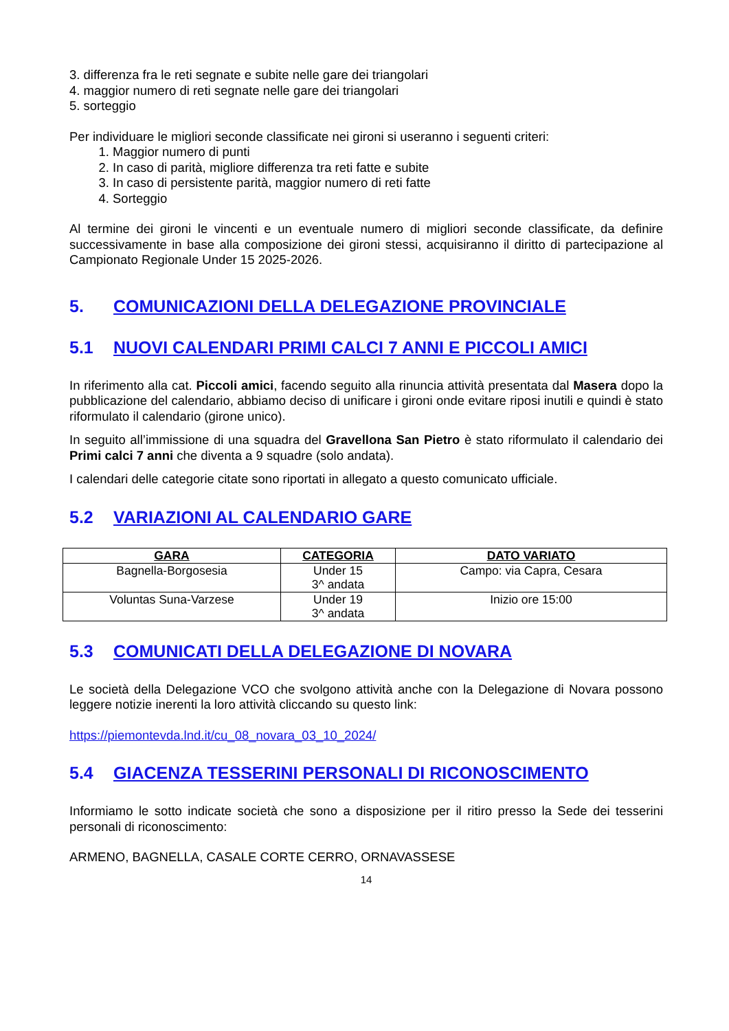3. differenza fra le reti segnate e subite nelle gare dei triangolari
4. maggior numero di reti segnate nelle gare dei triangolari
5. sorteggio
Per individuare le migliori seconde classificate nei gironi si useranno i seguenti criteri:
1. Maggior numero di punti
2. In caso di parità, migliore differenza tra reti fatte e subite
3. In caso di persistente parità, maggior numero di reti fatte
4. Sorteggio
Al termine dei gironi le vincenti e un eventuale numero di migliori seconde classificate, da definire successivamente in base alla composizione dei gironi stessi, acquisiranno il diritto di partecipazione al Campionato Regionale Under 15 2025-2026.
5. COMUNICAZIONI DELLA DELEGAZIONE PROVINCIALE
5.1 NUOVI CALENDARI PRIMI CALCI 7 ANNI E PICCOLI AMICI
In riferimento alla cat. Piccoli amici, facendo seguito alla rinuncia attività presentata dal Masera dopo la pubblicazione del calendario, abbiamo deciso di unificare i gironi onde evitare riposi inutili e quindi è stato riformulato il calendario (girone unico).
In seguito all’immissione di una squadra del Gravellona San Pietro è stato riformulato il calendario dei Primi calci 7 anni che diventa a 9 squadre (solo andata).
I calendari delle categorie citate sono riportati in allegato a questo comunicato ufficiale.
5.2 VARIAZIONI AL CALENDARIO GARE
| GARA | CATEGORIA | DATO VARIATO |
| --- | --- | --- |
| Bagnella-Borgosesia | Under 15 3^ andata | Campo: via Capra, Cesara |
| Voluntas Suna-Varzese | Under 19 3^ andata | Inizio ore 15:00 |
5.3 COMUNICATI DELLA DELEGAZIONE DI NOVARA
Le società della Delegazione VCO che svolgono attività anche con la Delegazione di Novara possono leggere notizie inerenti la loro attività cliccando su questo link:
https://piemontevda.lnd.it/cu_08_novara_03_10_2024/
5.4 GIACENZA TESSERINI PERSONALI DI RICONOSCIMENTO
Informiamo le sotto indicate società che sono a disposizione per il ritiro presso la Sede dei tesserini personali di riconoscimento:
ARMENO, BAGNELLA, CASALE CORTE CERRO, ORNAVASSESE
14